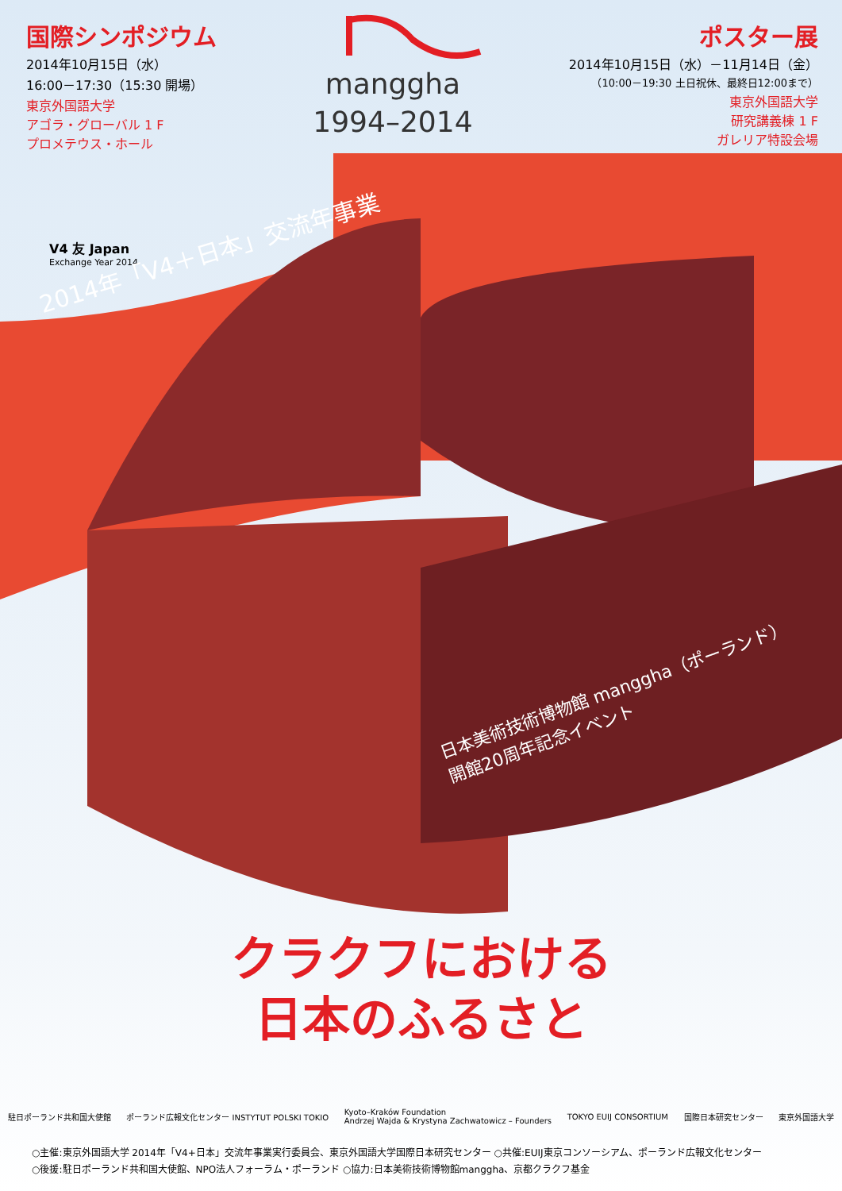国際シンポジウム
2014年10月15日（水）
16:00－17:30（15:30 開場）
東京外国語大学
アゴラ・グローバル 1 F
プロメテウス・ホール
manggha
1994–2014
ポスター展
2014年10月15日（水）－11月14日（金）
（10:00－19:30 土日祝休、最終日12:00まで）
東京外国語大学
研究講義棟 1 F
ガレリア特設会場
V4 友 Japan
Exchange Year 2014
2014年「V4＋日本」交流年事業
日本美術技術博物館 manggha（ポーランド）
開館20周年記念イベント
クラクフにおける
日本のふるさと
駐日ポーランド共和国大使館 ポーランド広報文化センター INSTYTUT POLSKI TOKIO Kyoto–Kraków Foundation
Andrzej Wajda & Krystyna Zachwatowicz – Founders TOKYO EUIJ CONSORTIUM 国際日本研究センター 東京外国語大学
○主催:東京外国語大学 2014年「V4+日本」交流年事業実行委員会、東京外国語大学国際日本研究センター ○共催:EUIJ東京コンソーシアム、ポーランド広報文化センター
○後援:駐日ポーランド共和国大使館、NPO法人フォーラム・ポーランド ○協力:日本美術技術博物館manggha、京都クラクフ基金